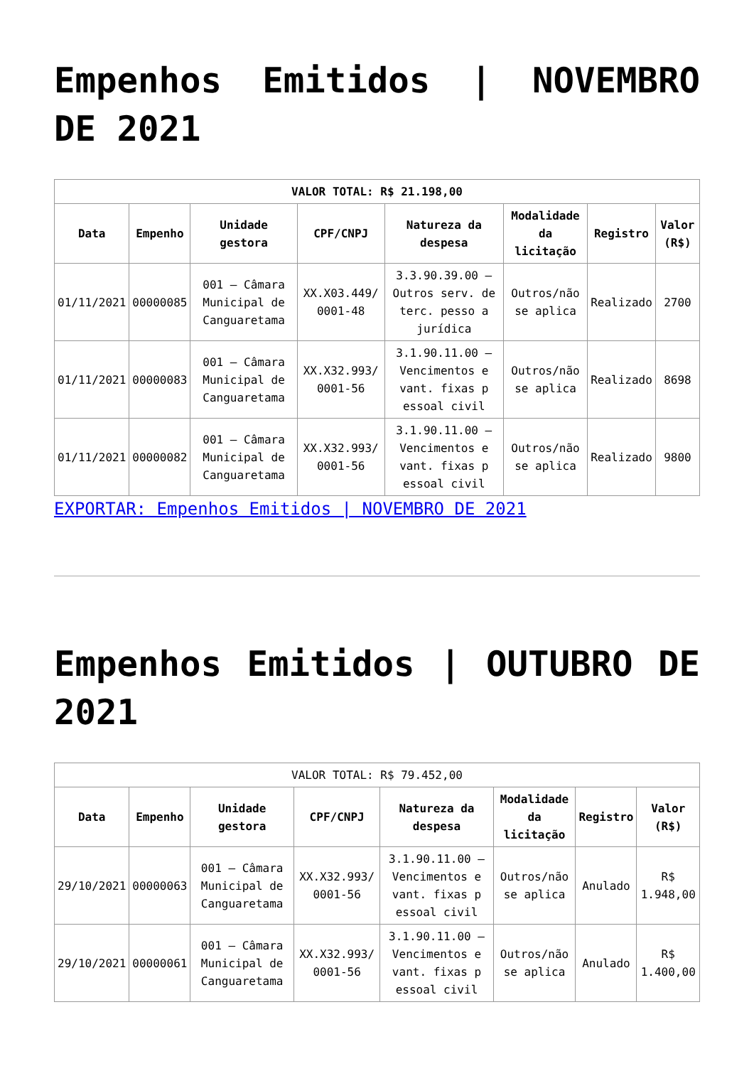Empenhos Emitidos | NOVEMBRO DE 2021
| VALOR TOTAL: R$ 21.198,00 | | | | | | | |
| --- | --- | --- | --- | --- | --- | --- | --- |
| Data | Empenho | Unidade gestora | CPF/CNPJ | Natureza da despesa | Modalidade da licitação | Registro | Valor (R$) |
| 01/11/2021 | 00000085 | 001 – Câmara Municipal de Canguaretama | XX.X03.449/ 0001-48 | 3.3.90.39.00 – Outros serv. de terc. pesso a jurídica | Outros/não se aplica | Realizado | 2700 |
| 01/11/2021 | 00000083 | 001 – Câmara Municipal de Canguaretama | XX.X32.993/ 0001-56 | 3.1.90.11.00 – Vencimentos e vant. fixas p essoal civil | Outros/não se aplica | Realizado | 8698 |
| 01/11/2021 | 00000082 | 001 – Câmara Municipal de Canguaretama | XX.X32.993/ 0001-56 | 3.1.90.11.00 – Vencimentos e vant. fixas p essoal civil | Outros/não se aplica | Realizado | 9800 |
EXPORTAR: Empenhos Emitidos | NOVEMBRO DE 2021
Empenhos Emitidos | OUTUBRO DE 2021
| VALOR TOTAL: R$ 79.452,00 | | | | | | | |
| Data | Empenho | Unidade gestora | CPF/CNPJ | Natureza da despesa | Modalidade da licitação | Registro | Valor (R$) |
| 29/10/2021 | 00000063 | 001 – Câmara Municipal de Canguaretama | XX.X32.993/ 0001-56 | 3.1.90.11.00 – Vencimentos e vant. fixas p essoal civil | Outros/não se aplica | Anulado | R$ 1.948,00 |
| 29/10/2021 | 00000061 | 001 – Câmara Municipal de Canguaretama | XX.X32.993/ 0001-56 | 3.1.90.11.00 – Vencimentos e vant. fixas p essoal civil | Outros/não se aplica | Anulado | R$ 1.400,00 |